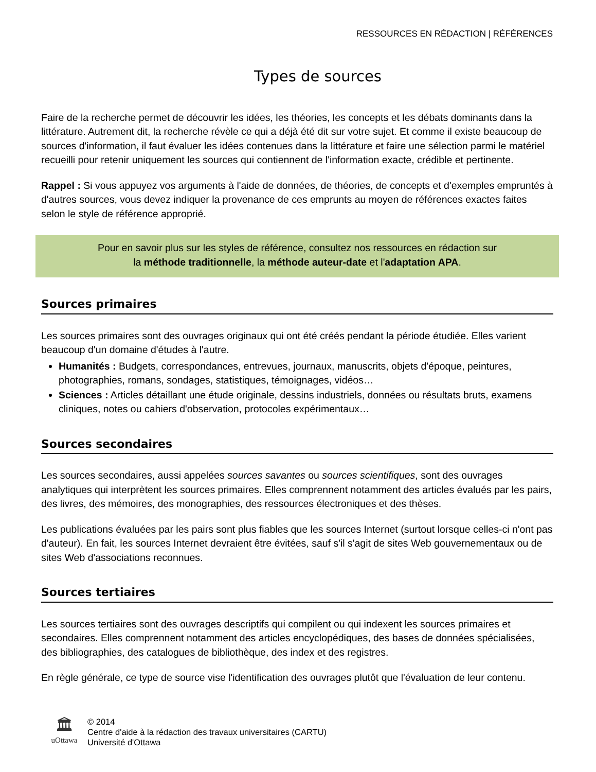RESSOURCES EN RÉDACTION | RÉFÉRENCES
Types de sources
Faire de la recherche permet de découvrir les idées, les théories, les concepts et les débats dominants dans la littérature. Autrement dit, la recherche révèle ce qui a déjà été dit sur votre sujet. Et comme il existe beaucoup de sources d'information, il faut évaluer les idées contenues dans la littérature et faire une sélection parmi le matériel recueilli pour retenir uniquement les sources qui contiennent de l'information exacte, crédible et pertinente.
Rappel : Si vous appuyez vos arguments à l'aide de données, de théories, de concepts et d'exemples empruntés à d'autres sources, vous devez indiquer la provenance de ces emprunts au moyen de références exactes faites selon le style de référence approprié.
Pour en savoir plus sur les styles de référence, consultez nos ressources en rédaction sur
la méthode traditionnelle, la méthode auteur-date et l'adaptation APA.
Sources primaires
Les sources primaires sont des ouvrages originaux qui ont été créés pendant la période étudiée. Elles varient beaucoup d'un domaine d'études à l'autre.
Humanités : Budgets, correspondances, entrevues, journaux, manuscrits, objets d'époque, peintures, photographies, romans, sondages, statistiques, témoignages, vidéos…
Sciences : Articles détaillant une étude originale, dessins industriels, données ou résultats bruts, examens cliniques, notes ou cahiers d'observation, protocoles expérimentaux…
Sources secondaires
Les sources secondaires, aussi appelées sources savantes ou sources scientifiques, sont des ouvrages analytiques qui interprètent les sources primaires. Elles comprennent notamment des articles évalués par les pairs, des livres, des mémoires, des monographies, des ressources électroniques et des thèses.
Les publications évaluées par les pairs sont plus fiables que les sources Internet (surtout lorsque celles-ci n'ont pas d'auteur). En fait, les sources Internet devraient être évitées, sauf s'il s'agit de sites Web gouvernementaux ou de sites Web d'associations reconnues.
Sources tertiaires
Les sources tertiaires sont des ouvrages descriptifs qui compilent ou qui indexent les sources primaires et secondaires. Elles comprennent notamment des articles encyclopédiques, des bases de données spécialisées, des bibliographies, des catalogues de bibliothèque, des index et des registres.
En règle générale, ce type de source vise l'identification des ouvrages plutôt que l'évaluation de leur contenu.
🏛
uOttawa
© 2014
Centre d'aide à la rédaction des travaux universitaires (CARTU)
Université d'Ottawa